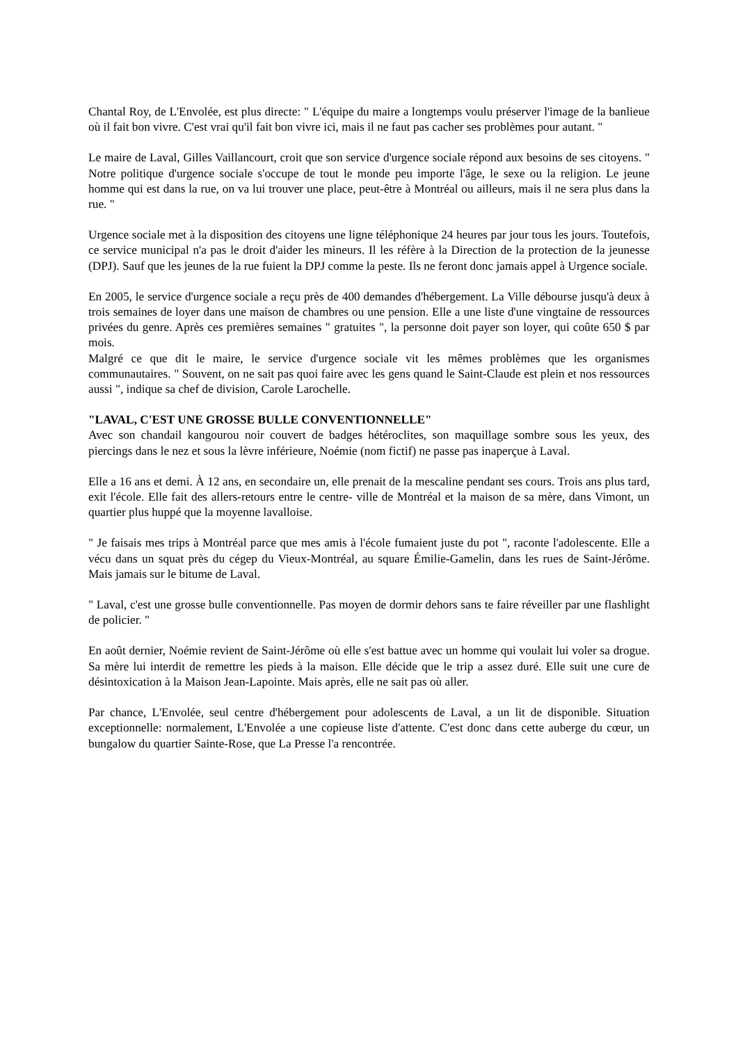Chantal Roy, de L'Envolée, est plus directe: " L'équipe du maire a longtemps voulu préserver l'image de la banlieue où il fait bon vivre. C'est vrai qu'il fait bon vivre ici, mais il ne faut pas cacher ses problèmes pour autant. "
Le maire de Laval, Gilles Vaillancourt, croit que son service d'urgence sociale répond aux besoins de ses citoyens. " Notre politique d'urgence sociale s'occupe de tout le monde peu importe l'âge, le sexe ou la religion. Le jeune homme qui est dans la rue, on va lui trouver une place, peut-être à Montréal ou ailleurs, mais il ne sera plus dans la rue. "
Urgence sociale met à la disposition des citoyens une ligne téléphonique 24 heures par jour tous les jours. Toutefois, ce service municipal n'a pas le droit d'aider les mineurs. Il les réfère à la Direction de la protection de la jeunesse (DPJ). Sauf que les jeunes de la rue fuient la DPJ comme la peste. Ils ne feront donc jamais appel à Urgence sociale.
En 2005, le service d'urgence sociale a reçu près de 400 demandes d'hébergement. La Ville débourse jusqu'à deux à trois semaines de loyer dans une maison de chambres ou une pension. Elle a une liste d'une vingtaine de ressources privées du genre. Après ces premières semaines " gratuites ", la personne doit payer son loyer, qui coûte 650 $ par mois.
Malgré ce que dit le maire, le service d'urgence sociale vit les mêmes problèmes que les organismes communautaires. " Souvent, on ne sait pas quoi faire avec les gens quand le Saint-Claude est plein et nos ressources aussi ", indique sa chef de division, Carole Larochelle.
"LAVAL, C'EST UNE GROSSE BULLE CONVENTIONNELLE"
Avec son chandail kangourou noir couvert de badges hétéroclites, son maquillage sombre sous les yeux, des piercings dans le nez et sous la lèvre inférieure, Noémie (nom fictif) ne passe pas inaperçue à Laval.
Elle a 16 ans et demi. À 12 ans, en secondaire un, elle prenait de la mescaline pendant ses cours. Trois ans plus tard, exit l'école. Elle fait des allers-retours entre le centre- ville de Montréal et la maison de sa mère, dans Vimont, un quartier plus huppé que la moyenne lavalloise.
" Je faisais mes trips à Montréal parce que mes amis à l'école fumaient juste du pot ", raconte l'adolescente. Elle a vécu dans un squat près du cégep du Vieux-Montréal, au square Émilie-Gamelin, dans les rues de Saint-Jérôme. Mais jamais sur le bitume de Laval.
" Laval, c'est une grosse bulle conventionnelle. Pas moyen de dormir dehors sans te faire réveiller par une flashlight de policier. "
En août dernier, Noémie revient de Saint-Jérôme où elle s'est battue avec un homme qui voulait lui voler sa drogue. Sa mère lui interdit de remettre les pieds à la maison. Elle décide que le trip a assez duré. Elle suit une cure de désintoxication à la Maison Jean-Lapointe. Mais après, elle ne sait pas où aller.
Par chance, L'Envolée, seul centre d'hébergement pour adolescents de Laval, a un lit de disponible. Situation exceptionnelle: normalement, L'Envolée a une copieuse liste d'attente. C'est donc dans cette auberge du cœur, un bungalow du quartier Sainte-Rose, que La Presse l'a rencontrée.